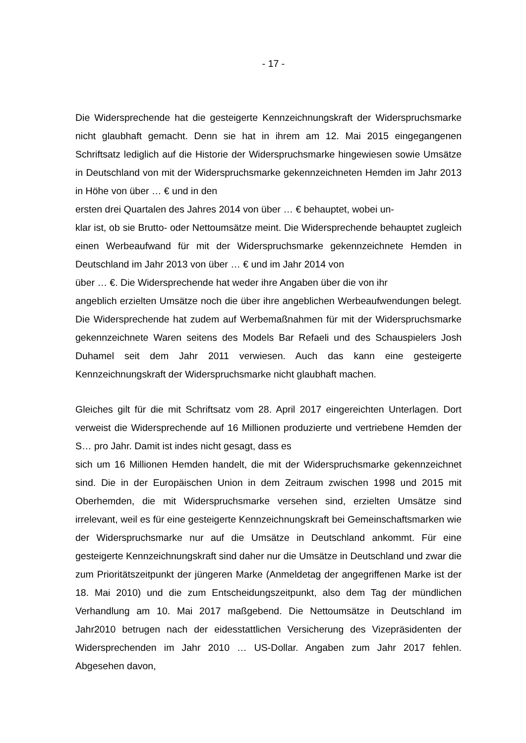- 17 -
Die Widersprechende hat die gesteigerte Kennzeichnungskraft der Widerspruchsmarke nicht glaubhaft gemacht. Denn sie hat in ihrem am 12. Mai 2015 eingegangenen Schriftsatz lediglich auf die Historie der Widerspruchsmarke hingewiesen sowie Umsätze in Deutschland von mit der Widerspruchsmarke gekennzeichneten Hemden im Jahr 2013 in Höhe von über … € und in den
ersten drei Quartalen des Jahres 2014 von über … € behauptet, wobei un-
klar ist, ob sie Brutto- oder Nettoumsätze meint. Die Widersprechende behauptet zugleich einen Werbeaufwand für mit der Widerspruchsmarke gekennzeichnete Hemden in Deutschland im Jahr 2013 von über … € und im Jahr 2014 von
über … €. Die Widersprechende hat weder ihre Angaben über die von ihr
angeblich erzielten Umsätze noch die über ihre angeblichen Werbeaufwendungen belegt. Die Widersprechende hat zudem auf Werbemaßnahmen für mit der Widerspruchsmarke gekennzeichnete Waren seitens des Models Bar Refaeli und des Schauspielers Josh Duhamel seit dem Jahr 2011 verwiesen. Auch das kann eine gesteigerte Kennzeichnungskraft der Widerspruchsmarke nicht glaubhaft machen.
Gleiches gilt für die mit Schriftsatz vom 28. April 2017 eingereichten Unterlagen. Dort verweist die Widersprechende auf 16 Millionen produzierte und vertriebene Hemden der S… pro Jahr. Damit ist indes nicht gesagt, dass es
sich um 16 Millionen Hemden handelt, die mit der Widerspruchsmarke gekennzeichnet sind. Die in der Europäischen Union in dem Zeitraum zwischen 1998 und 2015 mit Oberhemden, die mit Widerspruchsmarke versehen sind, erzielten Umsätze sind irrelevant, weil es für eine gesteigerte Kennzeichnungskraft bei Gemeinschaftsmarken wie der Widerspruchsmarke nur auf die Umsätze in Deutschland ankommt. Für eine gesteigerte Kennzeichnungskraft sind daher nur die Umsätze in Deutschland und zwar die zum Prioritätszeitpunkt der jüngeren Marke (Anmeldetag der angegriffenen Marke ist der 18. Mai 2010) und die zum Entscheidungszeitpunkt, also dem Tag der mündlichen Verhandlung am 10. Mai 2017 maßgebend. Die Nettoumsätze in Deutschland im Jahr2010 betrugen nach der eidesstattlichen Versicherung des Vizepräsidenten der Widersprechenden im Jahr 2010 … US-Dollar. Angaben zum Jahr 2017 fehlen. Abgesehen davon,